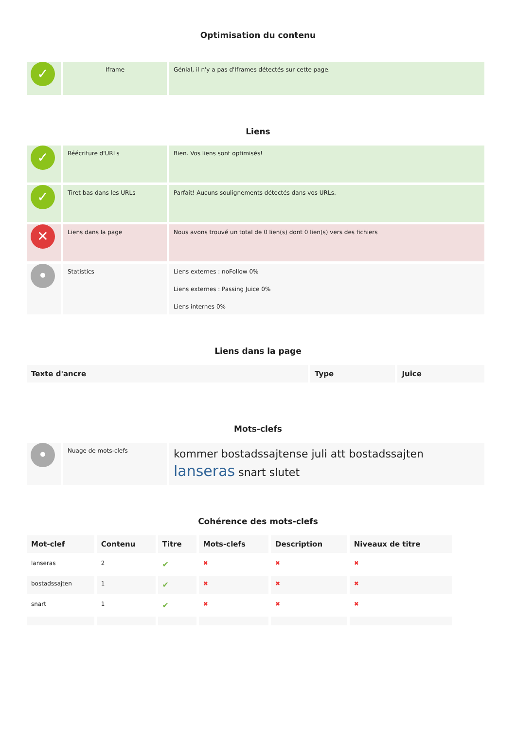Optimisation du contenu
| ✓ | Iframe | Génial, il n'y a pas d'Iframes détectés sur cette page. |
Liens
| ✓ | Réécriture d'URLs | Bien. Vos liens sont optimisés! |
| ✓ | Tiret bas dans les URLs | Parfait! Aucuns soulignements détectés dans vos URLs. |
| ✕ | Liens dans la page | Nous avons trouvé un total de 0 lien(s) dont 0 lien(s) vers des fichiers |
| • | Statistics | Liens externes : noFollow 0% Liens externes : Passing Juice 0% Liens internes 0% |
Liens dans la page
| Texte d'ancre | Type | Juice |
| --- | --- | --- |
Mots-clefs
| • | Nuage de mots-clefs | kommer bostadssajtense juli att bostadssajten lanseras snart slutet |
Cohérence des mots-clefs
| Mot-clef | Contenu | Titre | Mots-clefs | Description | Niveaux de titre |
| --- | --- | --- | --- | --- | --- |
| lanseras | 2 | ✔ | ✖ | ✖ | ✖ |
| bostadssajten | 1 | ✔ | ✖ | ✖ | ✖ |
| snart | 1 | ✔ | ✖ | ✖ | ✖ |